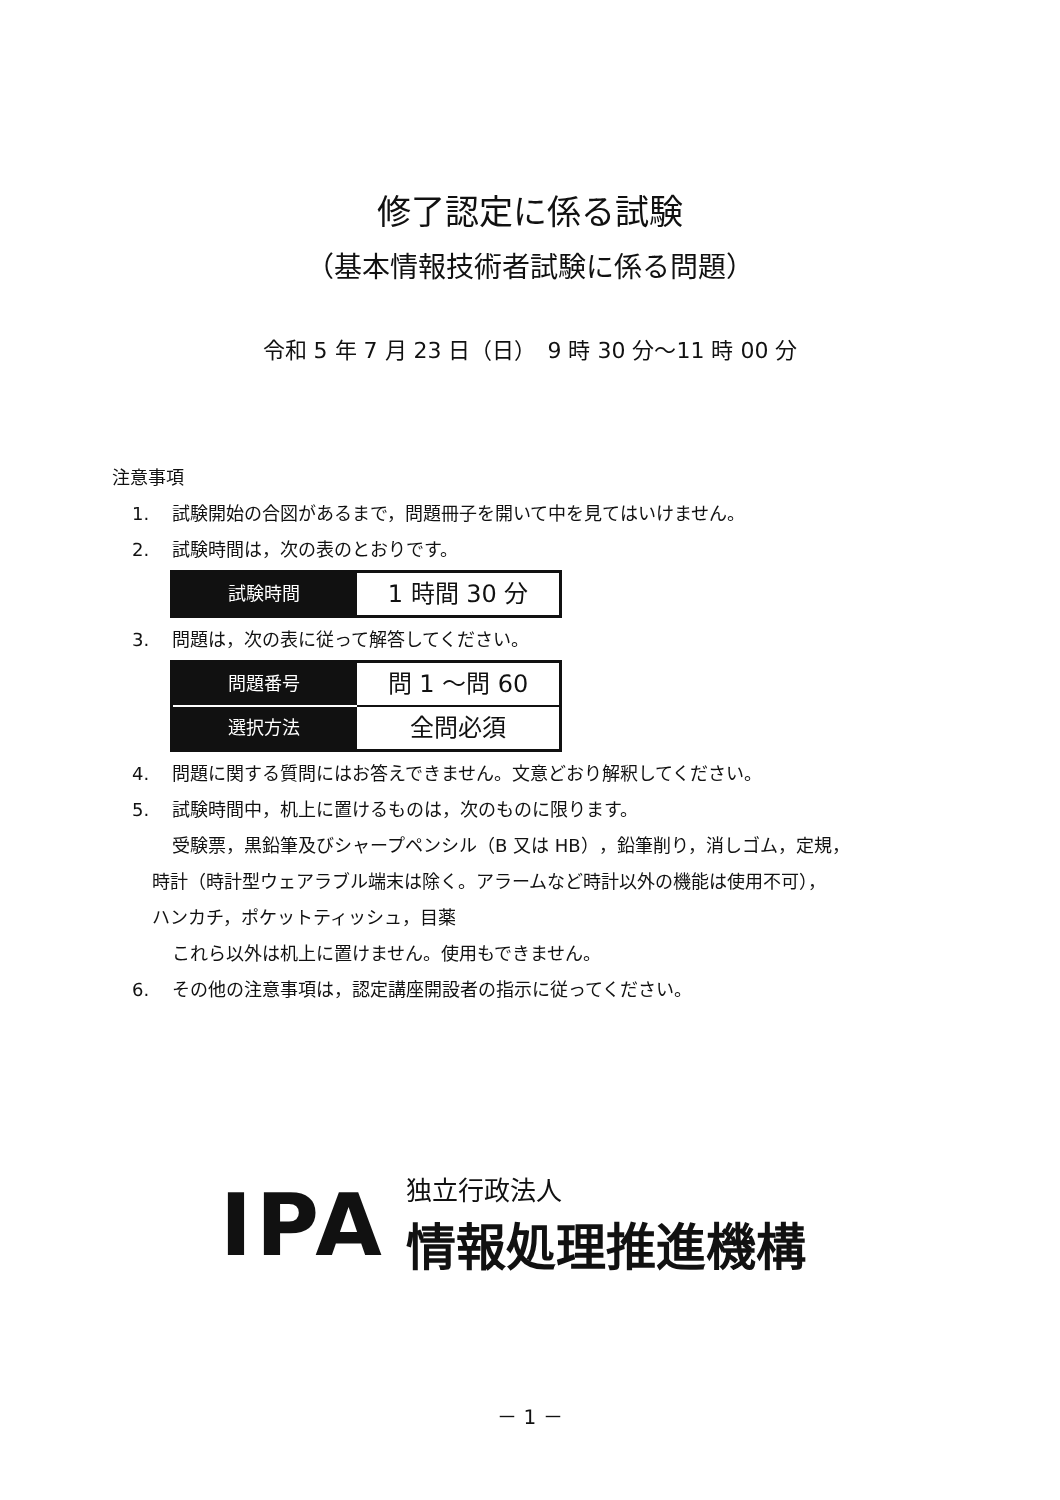修了認定に係る試験
（基本情報技術者試験に係る問題）
令和 5 年 7 月 23 日（日）　9 時 30 分～11 時 00 分
注意事項
1. 試験開始の合図があるまで，問題冊子を開いて中を見てはいけません。
2. 試験時間は，次の表のとおりです。
| 試験時間 | 1 時間 30 分 |
3. 問題は，次の表に従って解答してください。
| 問題番号 | 問 1 ～問 60 |
| 選択方法 | 全問必須 |
4. 問題に関する質問にはお答えできません。文意どおり解釈してください。
5. 試験時間中，机上に置けるものは，次のものに限ります。
受験票，黒鉛筆及びシャープペンシル（B 又は HB），鉛筆削り，消しゴム，定規，
時計（時計型ウェアラブル端末は除く。アラームなど時計以外の機能は使用不可），
ハンカチ，ポケットティッシュ，目薬
これら以外は机上に置けません。使用もできません。
6. その他の注意事項は，認定講座開設者の指示に従ってください。
IPA
独立行政法人
情報処理推進機構
－ 1 －